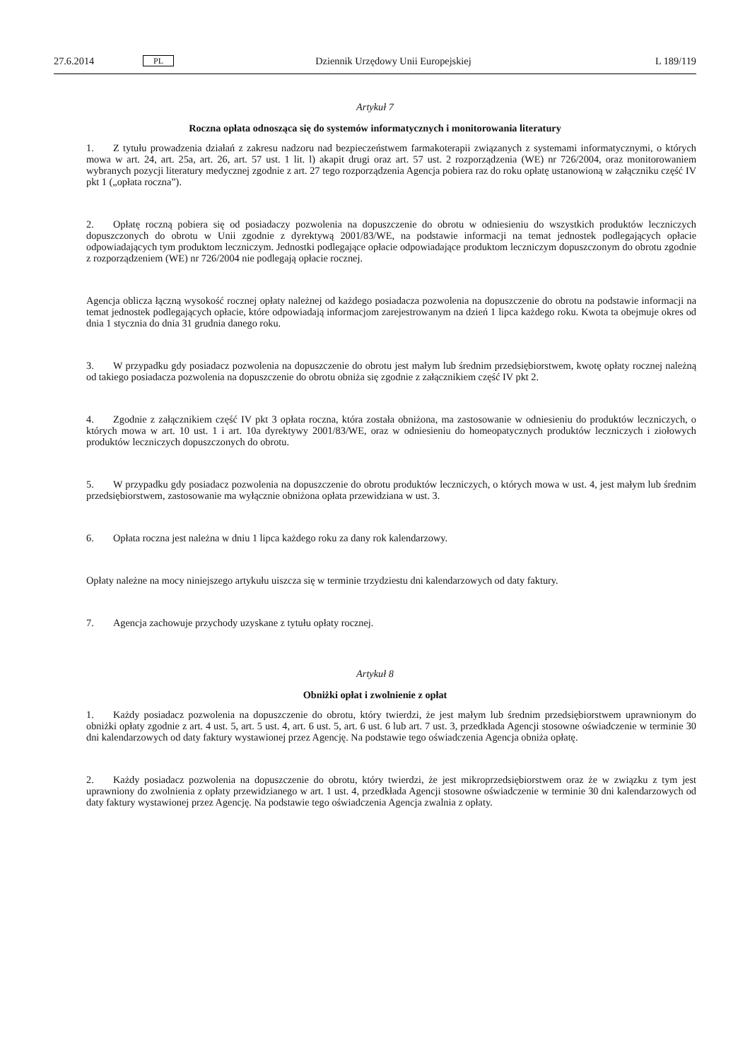27.6.2014 PL Dziennik Urzędowy Unii Europejskiej L 189/119
Artykuł 7
Roczna opłata odnosząca się do systemów informatycznych i monitorowania literatury
1. Z tytułu prowadzenia działań z zakresu nadzoru nad bezpieczeństwem farmakoterapii związanych z systemami informatycznymi, o których mowa w art. 24, art. 25a, art. 26, art. 57 ust. 1 lit. l) akapit drugi oraz art. 57 ust. 2 rozporządzenia (WE) nr 726/2004, oraz monitorowaniem wybranych pozycji literatury medycznej zgodnie z art. 27 tego rozporządzenia Agencja pobiera raz do roku opłatę ustanowioną w załączniku część IV pkt 1 („opłata roczna”).
2. Opłatę roczną pobiera się od posiadaczy pozwolenia na dopuszczenie do obrotu w odniesieniu do wszystkich produktów leczniczych dopuszczonych do obrotu w Unii zgodnie z dyrektywą 2001/83/WE, na podstawie informacji na temat jednostek podlegających opłacie odpowiadających tym produktom leczniczym. Jednostki podlegające opłacie odpowiadające produktom leczniczym dopuszczonym do obrotu zgodnie z rozporządzeniem (WE) nr 726/2004 nie podlegają opłacie rocznej.
Agencja oblicza łączną wysokość rocznej opłaty należnej od każdego posiadacza pozwolenia na dopuszczenie do obrotu na podstawie informacji na temat jednostek podlegających opłacie, które odpowiadają informacjom zarejestrowanym na dzień 1 lipca każdego roku. Kwota ta obejmuje okres od dnia 1 stycznia do dnia 31 grudnia danego roku.
3. W przypadku gdy posiadacz pozwolenia na dopuszczenie do obrotu jest małym lub średnim przedsiębiorstwem, kwotę opłaty rocznej należną od takiego posiadacza pozwolenia na dopuszczenie do obrotu obniża się zgodnie z załącznikiem część IV pkt 2.
4. Zgodnie z załącznikiem część IV pkt 3 opłata roczna, która została obniżona, ma zastosowanie w odniesieniu do produktów leczniczych, o których mowa w art. 10 ust. 1 i art. 10a dyrektywy 2001/83/WE, oraz w odniesieniu do homeopatycznych produktów leczniczych i ziołowych produktów leczniczych dopuszczonych do obrotu.
5. W przypadku gdy posiadacz pozwolenia na dopuszczenie do obrotu produktów leczniczych, o których mowa w ust. 4, jest małym lub średnim przedsiębiorstwem, zastosowanie ma wyłącznie obniżona opłata przewidziana w ust. 3.
6. Opłata roczna jest należna w dniu 1 lipca każdego roku za dany rok kalendarzowy.
Opłaty należne na mocy niniejszego artykułu uiszcza się w terminie trzydziestu dni kalendarzowych od daty faktury.
7. Agencja zachowuje przychody uzyskane z tytułu opłaty rocznej.
Artykuł 8
Obniżki opłat i zwolnienie z opłat
1. Każdy posiadacz pozwolenia na dopuszczenie do obrotu, który twierdzi, że jest małym lub średnim przedsiębiorstwem uprawnionym do obniżki opłaty zgodnie z art. 4 ust. 5, art. 5 ust. 4, art. 6 ust. 5, art. 6 ust. 6 lub art. 7 ust. 3, przedkłada Agencji stosowne oświadczenie w terminie 30 dni kalendarzowych od daty faktury wystawionej przez Agencję. Na podstawie tego oświadczenia Agencja obniża opłatę.
2. Każdy posiadacz pozwolenia na dopuszczenie do obrotu, który twierdzi, że jest mikroprzedsiębiorstwem oraz że w związku z tym jest uprawniony do zwolnienia z opłaty przewidzianego w art. 1 ust. 4, przedkłada Agencji stosowne oświadczenie w terminie 30 dni kalendarzowych od daty faktury wystawionej przez Agencję. Na podstawie tego oświadczenia Agencja zwalnia z opłaty.